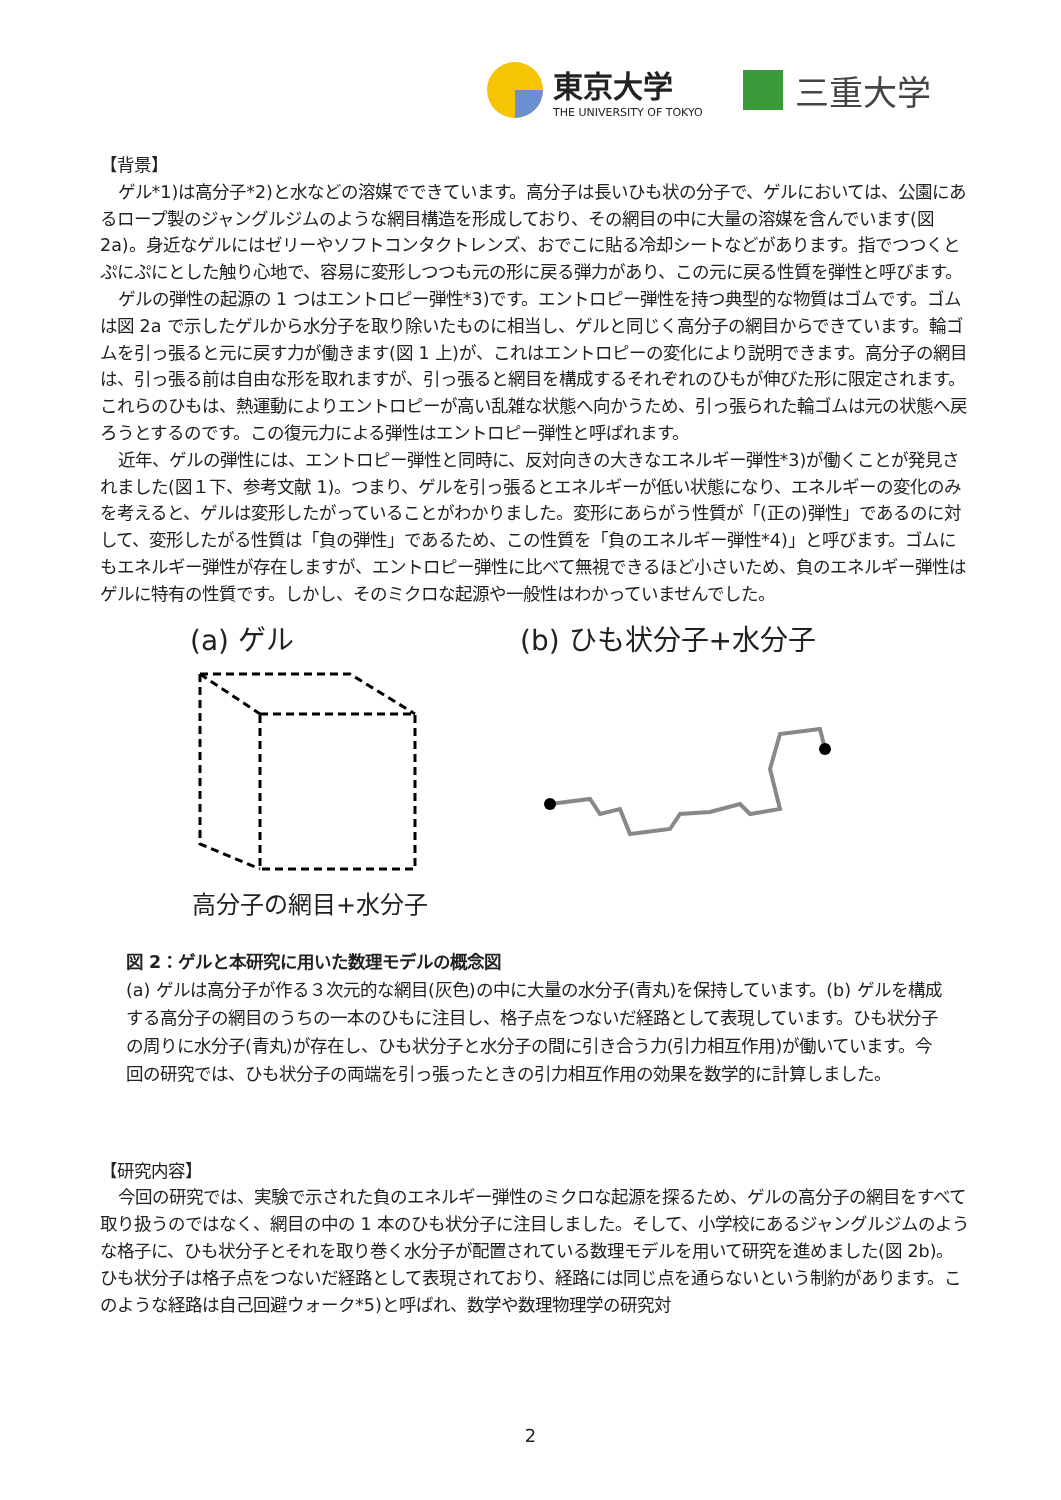東京大学
THE UNIVERSITY OF TOKYO
三重大学
【背景】
ゲル*1)は高分子*2)と水などの溶媒でできています。高分子は長いひも状の分子で、ゲルにおいては、公園にあるロープ製のジャングルジムのような網目構造を形成しており、その網目の中に大量の溶媒を含んでいます(図 2a)。身近なゲルにはゼリーやソフトコンタクトレンズ、おでこに貼る冷却シートなどがあります。指でつつくとぷにぷにとした触り心地で、容易に変形しつつも元の形に戻る弾力があり、この元に戻る性質を弾性と呼びます。
ゲルの弾性の起源の 1 つはエントロピー弾性*3)です。エントロピー弾性を持つ典型的な物質はゴムです。ゴムは図 2a で示したゲルから水分子を取り除いたものに相当し、ゲルと同じく高分子の網目からできています。輪ゴムを引っ張ると元に戻す力が働きます(図 1 上)が、これはエントロピーの変化により説明できます。高分子の網目は、引っ張る前は自由な形を取れますが、引っ張ると網目を構成するそれぞれのひもが伸びた形に限定されます。これらのひもは、熱運動によりエントロピーが高い乱雑な状態へ向かうため、引っ張られた輪ゴムは元の状態へ戻ろうとするのです。この復元力による弾性はエントロピー弾性と呼ばれます。
近年、ゲルの弾性には、エントロピー弾性と同時に、反対向きの大きなエネルギー弾性*3)が働くことが発見されました(図１下、参考文献 1)。つまり、ゲルを引っ張るとエネルギーが低い状態になり、エネルギーの変化のみを考えると、ゲルは変形したがっていることがわかりました。変形にあらがう性質が「(正の)弾性」であるのに対して、変形したがる性質は「負の弾性」であるため、この性質を「負のエネルギー弾性*4)」と呼びます。ゴムにもエネルギー弾性が存在しますが、エントロピー弾性に比べて無視できるほど小さいため、負のエネルギー弾性はゲルに特有の性質です。しかし、そのミクロな起源や一般性はわかっていませんでした。
(a) ゲル
高分子の網目+水分子
(b) ひも状分子+水分子
図 2：ゲルと本研究に用いた数理モデルの概念図
(a) ゲルは高分子が作る３次元的な網目(灰色)の中に大量の水分子(青丸)を保持しています。(b) ゲルを構成する高分子の網目のうちの一本のひもに注目し、格子点をつないだ経路として表現しています。ひも状分子の周りに水分子(青丸)が存在し、ひも状分子と水分子の間に引き合う力(引力相互作用)が働いています。今回の研究では、ひも状分子の両端を引っ張ったときの引力相互作用の効果を数学的に計算しました。
【研究内容】
今回の研究では、実験で示された負のエネルギー弾性のミクロな起源を探るため、ゲルの高分子の網目をすべて取り扱うのではなく、網目の中の 1 本のひも状分子に注目しました。そして、小学校にあるジャングルジムのような格子に、ひも状分子とそれを取り巻く水分子が配置されている数理モデルを用いて研究を進めました(図 2b)。ひも状分子は格子点をつないだ経路として表現されており、経路には同じ点を通らないという制約があります。このような経路は自己回避ウォーク*5)と呼ばれ、数学や数理物理学の研究対
2